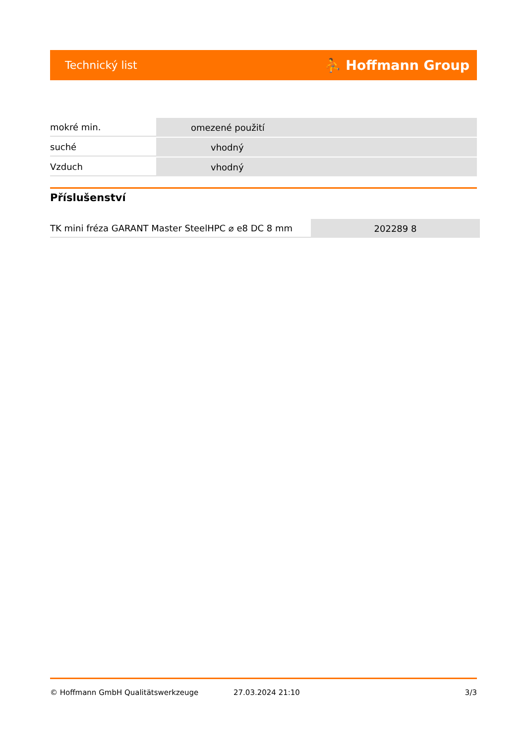Technický list ⛹ Hoffmann Group
| mokré min. | omezené použití |
| suché | vhodný |
| Vzduch | vhodný |
Příslušenství
| TK mini fréza GARANT Master SteelHPC ⌀ e8 DC 8 mm | 202289 8 |
© Hoffmann GmbH Qualitätswerkzeuge 27.03.2024 21:10 3/3